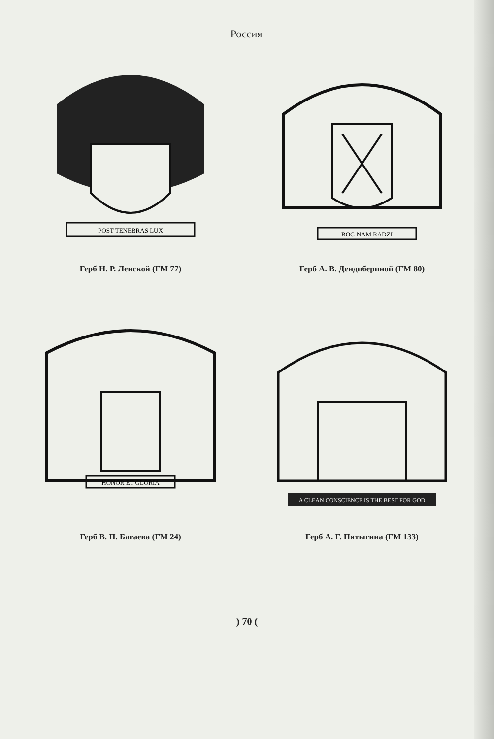Россия
POST TENEBRAS LUX
Герб Н. Р. Ленской (ГМ 77)
BOG NAM RADZI
Герб А. В. Дендибериной (ГМ 80)
HONOR ET GLORIA
Герб В. П. Багаева (ГМ 24)
A CLEAN CONSCIENCE IS THE BEST FOR GOD
Герб А. Г. Пятыгина (ГМ 133)
) 70 (